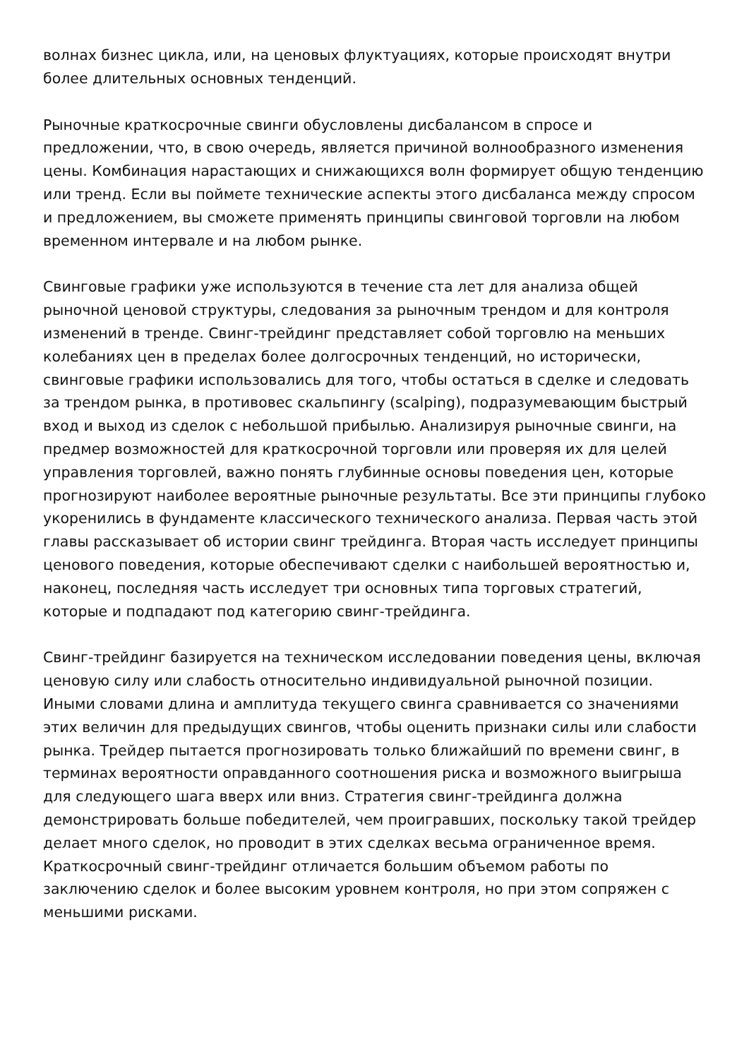волнах бизнес цикла, или, на ценовых флуктуациях, которые происходят внутри более длительных основных тенденций.
Рыночные краткосрочные свинги обусловлены дисбалансом в спросе и предложении, что, в свою очередь, является причиной волнообразного изменения цены. Комбинация нарастающих и снижающихся волн формирует общую тенденцию или тренд. Если вы поймете технические аспекты этого дисбаланса между спросом и предложением, вы сможете применять принципы свинговой торговли на любом временном интервале и на любом рынке.
Свинговые графики уже используются в течение ста лет для анализа общей рыночной ценовой структуры, следования за рыночным трендом и для контроля изменений в тренде. Свинг-трейдинг представляет собой торговлю на меньших колебаниях цен в пределах более долгосрочных тенденций, но исторически, свинговые графики использовались для того, чтобы остаться в сделке и следовать за трендом рынка, в противовес скальпингу (scalping), подразумевающим быстрый вход и выход из сделок с небольшой прибылью. Анализируя рыночные свинги, на предмер возможностей для краткосрочной торговли или проверяя их для целей управления торговлей, важно понять глубинные основы поведения цен, которые прогнозируют наиболее вероятные рыночные результаты. Все эти принципы глубоко укоренились в фундаменте классического технического анализа. Первая часть этой главы рассказывает об истории свинг трейдинга. Вторая часть исследует принципы ценового поведения, которые обеспечивают сделки с наибольшей вероятностью и, наконец, последняя часть исследует три основных типа торговых стратегий, которые и подпадают под категорию свинг-трейдинга.
Свинг-трейдинг базируется на техническом исследовании поведения цены, включая ценовую силу или слабость относительно индивидуальной рыночной позиции. Иными словами длина и амплитуда текущего свинга сравнивается со значениями этих величин для предыдущих свингов, чтобы оценить признаки силы или слабости рынка. Трейдер пытается прогнозировать только ближайший по времени свинг, в терминах вероятности оправданного соотношения риска и возможного выигрыша для следующего шага вверх или вниз. Стратегия свинг-трейдинга должна демонстрировать больше победителей, чем проигравших, поскольку такой трейдер делает много сделок, но проводит в этих сделках весьма ограниченное время. Краткосрочный свинг-трейдинг отличается большим объемом работы по заключению сделок и более высоким уровнем контроля, но при этом сопряжен с меньшими рисками.